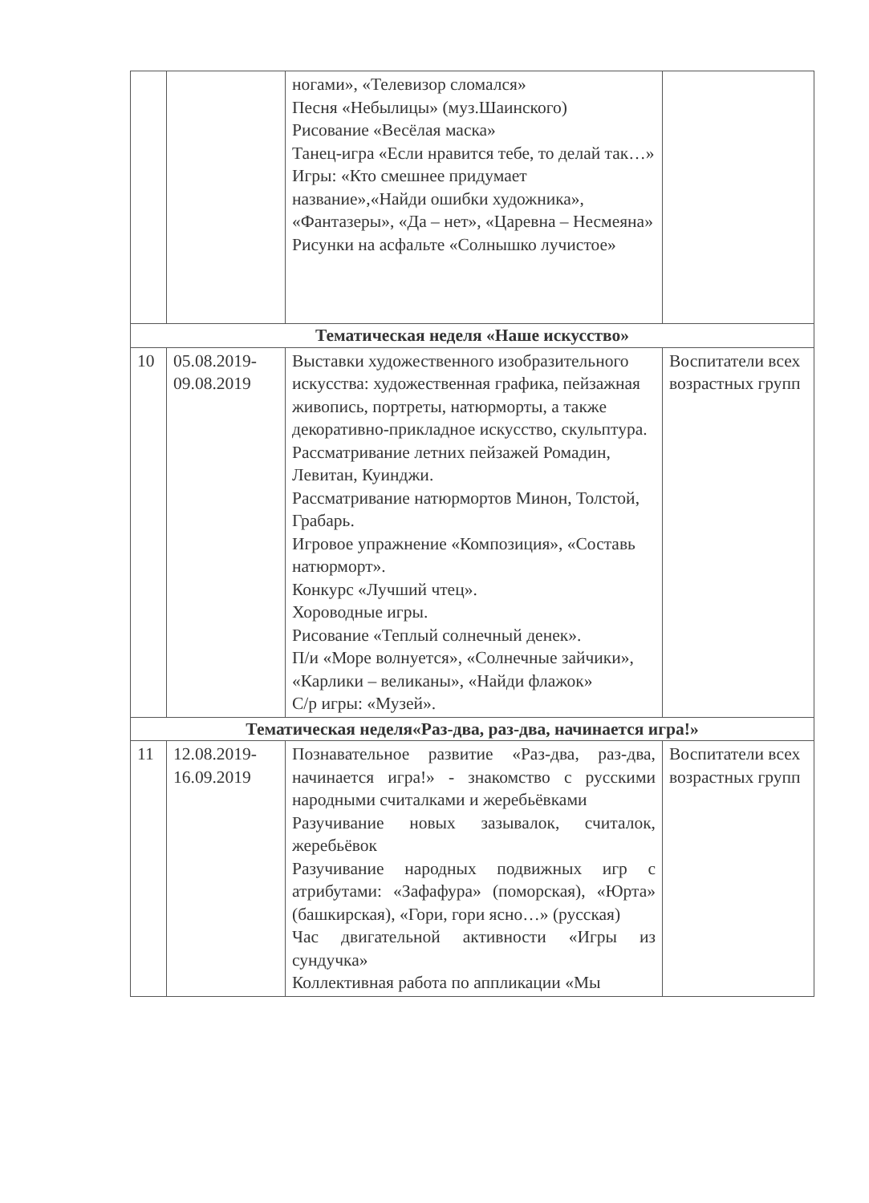| | | ногами», «Телевизор сломался» Песня «Небылицы» (муз.Шаинского) Рисование «Весёлая маска» Танец-игра «Если нравится тебе, то делай так…» Игры: «Кто смешнее придумает название»,«Найди ошибки художника», «Фантазеры», «Да – нет», «Царевна – Несмеяна» Рисунки на асфальте «Солнышко лучистое» | |
| Тематическая неделя «Наше искусство» | | | |
| 10 | 05.08.2019-09.08.2019 | Выставки художественного изобразительного искусства: художественная графика, пейзажная живопись, портреты, натюрморты, а также декоративно-прикладное искусство, скульптура. Рассматривание летних пейзажей Ромадин, Левитан, Куинджи. Рассматривание натюрмортов Минон, Толстой, Грабарь. Игровое упражнение «Композиция», «Составь натюрморт». Конкурс «Лучший чтец». Хороводные игры. Рисование «Теплый солнечный денек». П/и «Море волнуется», «Солнечные зайчики», «Карлики – великаны», «Найди флажок» С/р игры: «Музей». | Воспитатели всех возрастных групп |
| Тематическая неделя«Раз-два, раз-два, начинается игра!» | | | |
| 11 | 12.08.2019-16.09.2019 | Познавательное развитие «Раз-два, раз-два, начинается игра!» - знакомство с русскими народными считалками и жеребьёвками Разучивание новых зазывалок, считалок, жеребьёвок Разучивание народных подвижных игр с атрибутами: «Зафафура» (поморская), «Юрта» (башкирская), «Гори, гори ясно…» (русская) Час двигательной активности «Игры из сундучка» Коллективная работа по аппликации «Мы | Воспитатели всех возрастных групп |